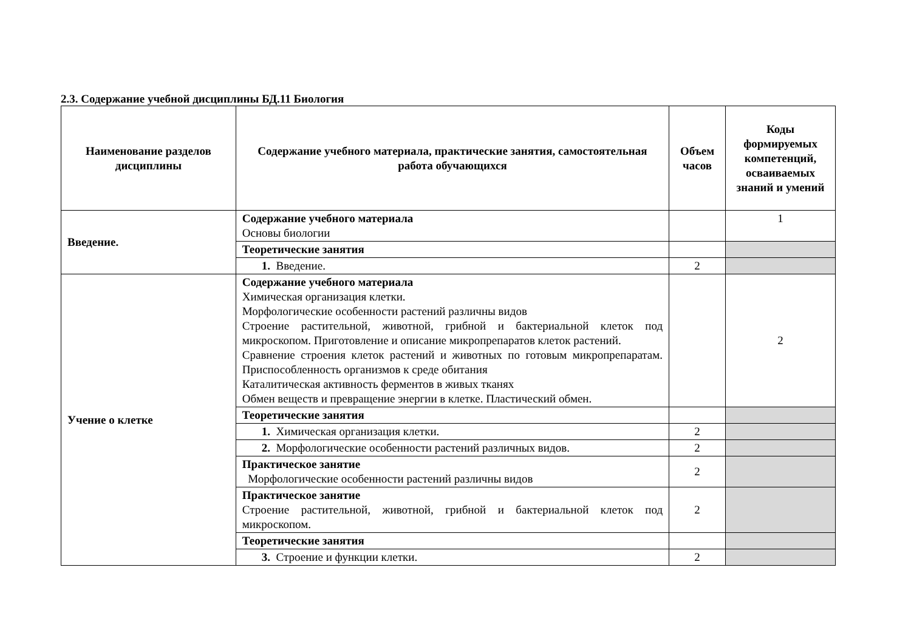2.3. Содержание учебной дисциплины БД.11 Биология
| Наименование разделов дисциплины | Содержание учебного материала, практические занятия, самостоятельная работа обучающихся | Объем часов | Коды формируемых компетенций, осваиваемых знаний и умений |
| --- | --- | --- | --- |
| Введение. | Содержание учебного материала Основы биологии | | 1 |
| | Теоретические занятия | | |
| | 1. Введение. | 2 | |
| Учение о клетке | Содержание учебного материала Химическая организация клетки. Морфологические особенности растений различны видов Строение растительной, животной, грибной и бактериальной клеток под микроскопом. Приготовление и описание микропрепаратов клеток растений. Сравнение строения клеток растений и животных по готовым микропрепаратам. Приспособленность организмов к среде обитания Каталитическая активность ферментов в живых тканях Обмен веществ и превращение энергии в клетке. Пластический обмен. | | 2 |
| | Теоретические занятия | | |
| | 1. Химическая организация клетки. | 2 | |
| | 2. Морфологические особенности растений различных видов. | 2 | |
| | Практическое занятие Морфологические особенности растений различны видов | 2 | |
| | Практическое занятие Строение растительной, животной, грибной и бактериальной клеток под микроскопом. | 2 | |
| | Теоретические занятия | | |
| | 3. Строение и функции клетки. | 2 | |